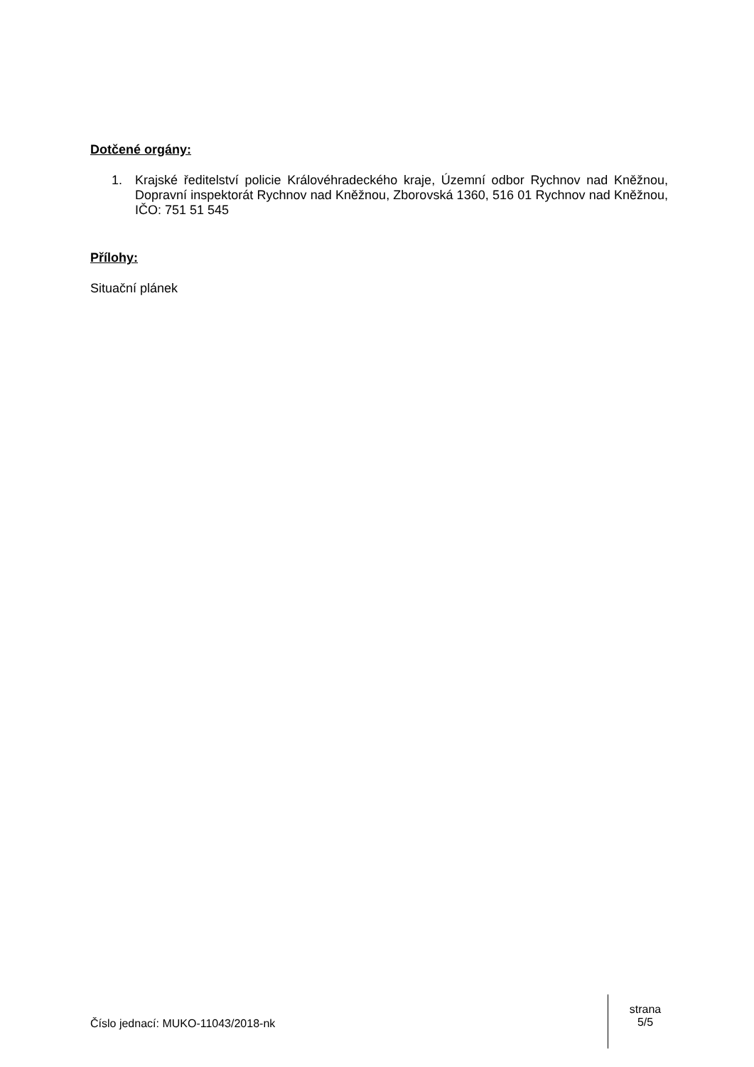Dotčené orgány:
1. Krajské ředitelství policie Královéhradeckého kraje, Územní odbor Rychnov nad Kněžnou, Dopravní inspektorát Rychnov nad Kněžnou, Zborovská 1360, 516 01 Rychnov nad Kněžnou, IČO: 751 51 545
Přílohy:
Situační plánek
Číslo jednací: MUKO-11043/2018-nk
strana
5/5